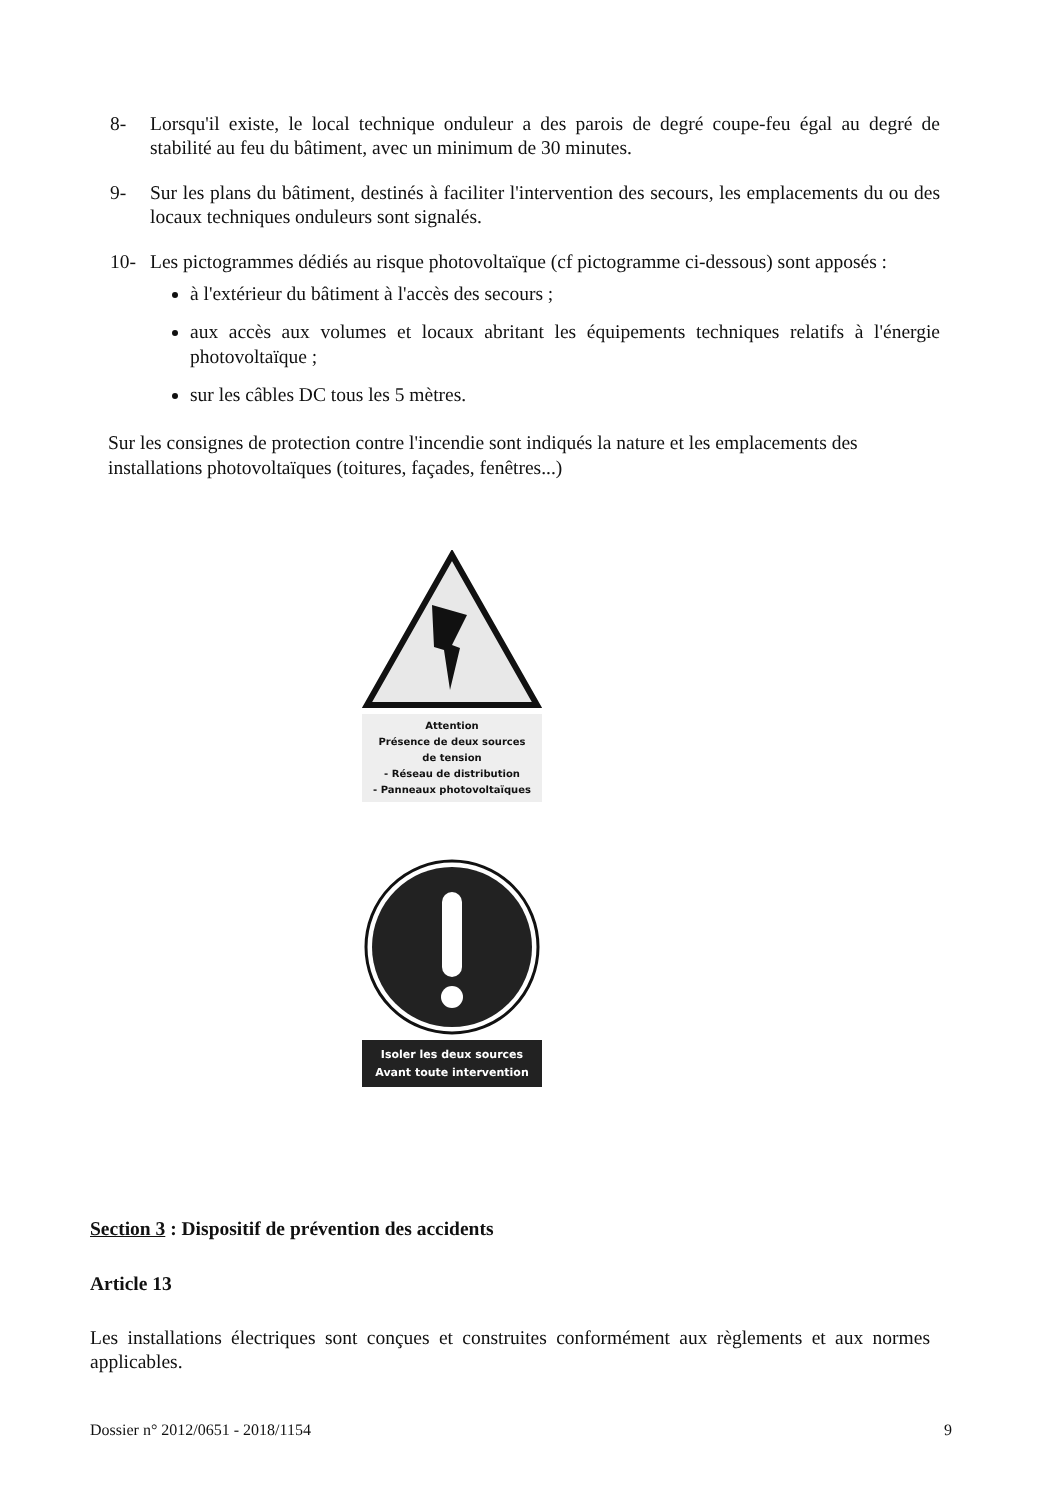8- Lorsqu'il existe, le local technique onduleur a des parois de degré coupe-feu égal au degré de stabilité au feu du bâtiment, avec un minimum de 30 minutes.
9- Sur les plans du bâtiment, destinés à faciliter l'intervention des secours, les emplacements du ou des locaux techniques onduleurs sont signalés.
10- Les pictogrammes dédiés au risque photovoltaïque (cf pictogramme ci-dessous) sont apposés :
à l'extérieur du bâtiment à l'accès des secours ;
aux accès aux volumes et locaux abritant les équipements techniques relatifs à l'énergie photovoltaïque ;
sur les câbles DC tous les 5 mètres.
Sur les consignes de protection contre l'incendie sont indiqués la nature et les emplacements des installations photovoltaïques (toitures, façades, fenêtres...)
Attention
Présence de deux sources
de tension
- Réseau de distribution
- Panneaux photovoltaïques
Isoler les deux sources
Avant toute intervention
Section 3 : Dispositif de prévention des accidents
Article 13
Les installations électriques sont conçues et construites conformément aux règlements et aux normes applicables.
Dossier n° 2012/0651 - 2018/1154 9